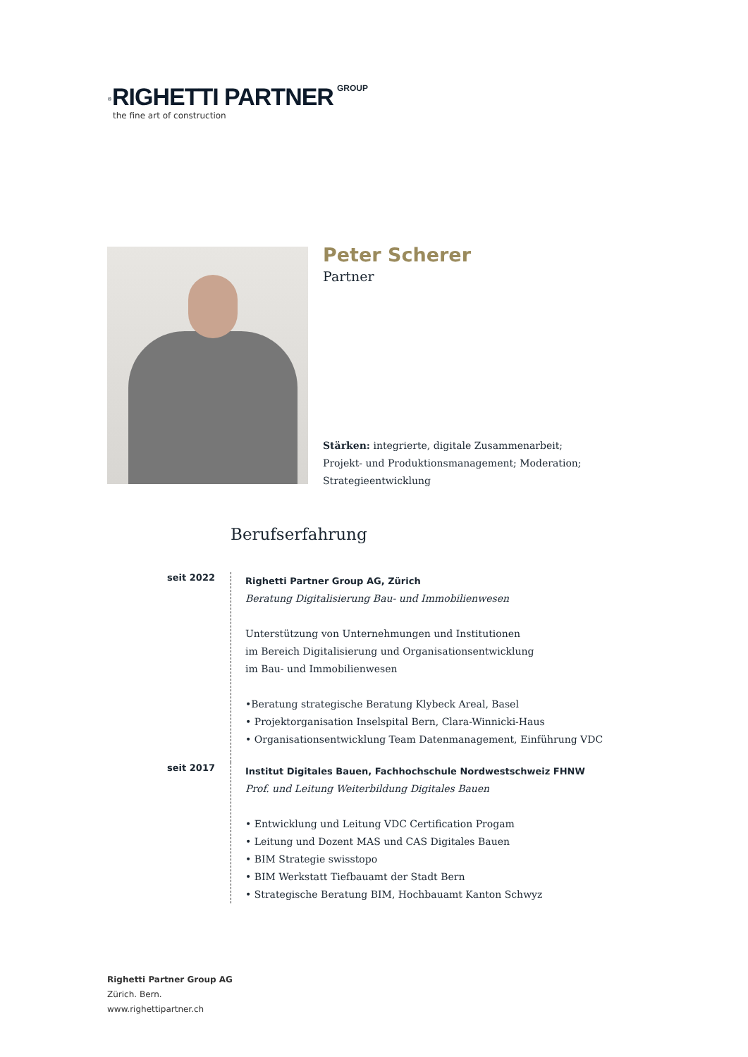<sup>®</sup>RIGHETTI PARTNER GROUP
the fine art of construction
Peter Scherer
Partner
Stärken: integrierte, digitale Zusammenarbeit;
Projekt- und Produktionsmanagement; Moderation;
Strategieentwicklung
Berufserfahrung
seit 2022
Righetti Partner Group AG, Zürich
Beratung Digitalisierung Bau- und Immobilienwesen
Unterstützung von Unternehmungen und Institutionen
im Bereich Digitalisierung und Organisationsentwicklung
im Bau- und Immobilienwesen
•Beratung strategische Beratung Klybeck Areal, Basel
• Projektorganisation Inselspital Bern, Clara-Winnicki-Haus
• Organisationsentwicklung Team Datenmanagement, Einführung VDC
seit 2017
Institut Digitales Bauen, Fachhochschule Nordwestschweiz FHNW
Prof. und Leitung Weiterbildung Digitales Bauen
• Entwicklung und Leitung VDC Certification Progam
• Leitung und Dozent MAS und CAS Digitales Bauen
• BIM Strategie swisstopo
• BIM Werkstatt Tiefbauamt der Stadt Bern
• Strategische Beratung BIM, Hochbauamt Kanton Schwyz
Righetti Partner Group AG
Zürich. Bern.
www.righettipartner.ch